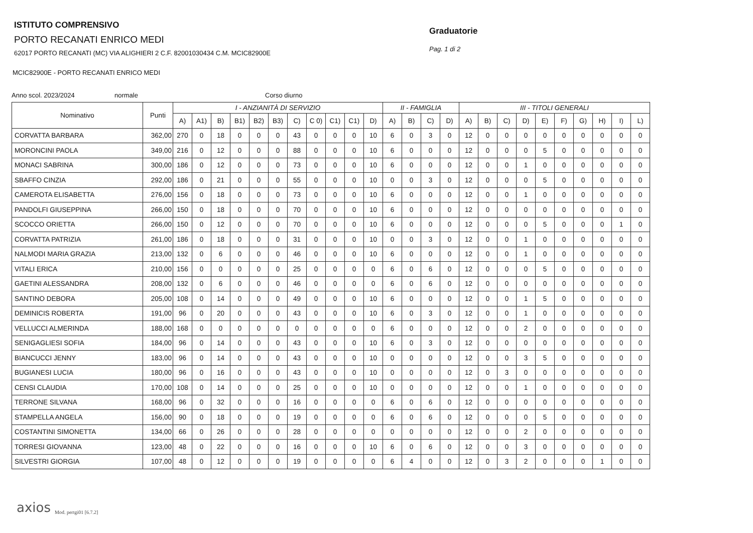ISTITUTO COMPRENSIVO
PORTO RECANATI ENRICO MEDI
62017 PORTO RECANATI (MC) VIA ALIGHIERI 2 C.F. 82001030434 C.M. MCIC82900E
MCIC82900E - PORTO RECANATI ENRICO MEDI
Graduatorie
Pag. 1 di 2
Anno scol. 2023/2024 normale Corso diurno
| Nominativo | Punti | I - ANZIANITÀ DI SERVIZIO | | | | | | | | | | | II - FAMIGLIA | | | | III - TITOLI GENERALI | | | | | | | | | |
| --- | --- | --- | --- | --- | --- | --- | --- | --- | --- | --- | --- | --- | --- | --- | --- | --- | --- | --- | --- | --- | --- | --- | --- | --- | --- | --- |
| | | A) | A1) | B) | B1) | B2) | B3) | C) | C 0) | C1) | C1) | D) | A) | B) | C) | D) | A) | B) | C) | D) | E) | F) | G) | H) | I) | L) |
| CORVATTA BARBARA | 362,00 | 270 | 0 | 18 | 0 | 0 | 0 | 43 | 0 | 0 | 0 | 10 | 6 | 0 | 3 | 0 | 12 | 0 | 0 | 0 | 0 | 0 | 0 | 0 | 0 | 0 |
| MORONCINI PAOLA | 349,00 | 216 | 0 | 12 | 0 | 0 | 0 | 88 | 0 | 0 | 0 | 10 | 6 | 0 | 0 | 0 | 12 | 0 | 0 | 0 | 5 | 0 | 0 | 0 | 0 | 0 |
| MONACI SABRINA | 300,00 | 186 | 0 | 12 | 0 | 0 | 0 | 73 | 0 | 0 | 0 | 10 | 6 | 0 | 0 | 0 | 12 | 0 | 0 | 1 | 0 | 0 | 0 | 0 | 0 | 0 |
| SBAFFO CINZIA | 292,00 | 186 | 0 | 21 | 0 | 0 | 0 | 55 | 0 | 0 | 0 | 10 | 0 | 0 | 3 | 0 | 12 | 0 | 0 | 0 | 5 | 0 | 0 | 0 | 0 | 0 |
| CAMEROTA ELISABETTA | 276,00 | 156 | 0 | 18 | 0 | 0 | 0 | 73 | 0 | 0 | 0 | 10 | 6 | 0 | 0 | 0 | 12 | 0 | 0 | 1 | 0 | 0 | 0 | 0 | 0 | 0 |
| PANDOLFI GIUSEPPINA | 266,00 | 150 | 0 | 18 | 0 | 0 | 0 | 70 | 0 | 0 | 0 | 10 | 6 | 0 | 0 | 0 | 12 | 0 | 0 | 0 | 0 | 0 | 0 | 0 | 0 | 0 |
| SCOCCO ORIETTA | 266,00 | 150 | 0 | 12 | 0 | 0 | 0 | 70 | 0 | 0 | 0 | 10 | 6 | 0 | 0 | 0 | 12 | 0 | 0 | 0 | 5 | 0 | 0 | 0 | 1 | 0 |
| CORVATTA PATRIZIA | 261,00 | 186 | 0 | 18 | 0 | 0 | 0 | 31 | 0 | 0 | 0 | 10 | 0 | 0 | 3 | 0 | 12 | 0 | 0 | 1 | 0 | 0 | 0 | 0 | 0 | 0 |
| NALMODI MARIA GRAZIA | 213,00 | 132 | 0 | 6 | 0 | 0 | 0 | 46 | 0 | 0 | 0 | 10 | 6 | 0 | 0 | 0 | 12 | 0 | 0 | 1 | 0 | 0 | 0 | 0 | 0 | 0 |
| VITALI ERICA | 210,00 | 156 | 0 | 0 | 0 | 0 | 0 | 25 | 0 | 0 | 0 | 0 | 6 | 0 | 6 | 0 | 12 | 0 | 0 | 0 | 5 | 0 | 0 | 0 | 0 | 0 |
| GAETINI ALESSANDRA | 208,00 | 132 | 0 | 6 | 0 | 0 | 0 | 46 | 0 | 0 | 0 | 0 | 6 | 0 | 6 | 0 | 12 | 0 | 0 | 0 | 0 | 0 | 0 | 0 | 0 | 0 |
| SANTINO DEBORA | 205,00 | 108 | 0 | 14 | 0 | 0 | 0 | 49 | 0 | 0 | 0 | 10 | 6 | 0 | 0 | 0 | 12 | 0 | 0 | 1 | 5 | 0 | 0 | 0 | 0 | 0 |
| DEMINICIS ROBERTA | 191,00 | 96 | 0 | 20 | 0 | 0 | 0 | 43 | 0 | 0 | 0 | 10 | 6 | 0 | 3 | 0 | 12 | 0 | 0 | 1 | 0 | 0 | 0 | 0 | 0 | 0 |
| VELLUCCI ALMERINDA | 188,00 | 168 | 0 | 0 | 0 | 0 | 0 | 0 | 0 | 0 | 0 | 0 | 6 | 0 | 0 | 0 | 12 | 0 | 0 | 2 | 0 | 0 | 0 | 0 | 0 | 0 |
| SENIGAGLIESI SOFIA | 184,00 | 96 | 0 | 14 | 0 | 0 | 0 | 43 | 0 | 0 | 0 | 10 | 6 | 0 | 3 | 0 | 12 | 0 | 0 | 0 | 0 | 0 | 0 | 0 | 0 | 0 |
| BIANCUCCI JENNY | 183,00 | 96 | 0 | 14 | 0 | 0 | 0 | 43 | 0 | 0 | 0 | 10 | 0 | 0 | 0 | 0 | 12 | 0 | 0 | 3 | 5 | 0 | 0 | 0 | 0 | 0 |
| BUGIANESI LUCIA | 180,00 | 96 | 0 | 16 | 0 | 0 | 0 | 43 | 0 | 0 | 0 | 10 | 0 | 0 | 0 | 0 | 12 | 0 | 3 | 0 | 0 | 0 | 0 | 0 | 0 | 0 |
| CENSI CLAUDIA | 170,00 | 108 | 0 | 14 | 0 | 0 | 0 | 25 | 0 | 0 | 0 | 10 | 0 | 0 | 0 | 0 | 12 | 0 | 0 | 1 | 0 | 0 | 0 | 0 | 0 | 0 |
| TERRONE SILVANA | 168,00 | 96 | 0 | 32 | 0 | 0 | 0 | 16 | 0 | 0 | 0 | 0 | 6 | 0 | 6 | 0 | 12 | 0 | 0 | 0 | 0 | 0 | 0 | 0 | 0 | 0 |
| STAMPELLA ANGELA | 156,00 | 90 | 0 | 18 | 0 | 0 | 0 | 19 | 0 | 0 | 0 | 0 | 6 | 0 | 6 | 0 | 12 | 0 | 0 | 0 | 5 | 0 | 0 | 0 | 0 | 0 |
| COSTANTINI SIMONETTA | 134,00 | 66 | 0 | 26 | 0 | 0 | 0 | 28 | 0 | 0 | 0 | 0 | 0 | 0 | 0 | 0 | 12 | 0 | 0 | 2 | 0 | 0 | 0 | 0 | 0 | 0 |
| TORRESI GIOVANNA | 123,00 | 48 | 0 | 22 | 0 | 0 | 0 | 16 | 0 | 0 | 0 | 10 | 6 | 0 | 6 | 0 | 12 | 0 | 0 | 3 | 0 | 0 | 0 | 0 | 0 | 0 |
| SILVESTRI GIORGIA | 107,00 | 48 | 0 | 12 | 0 | 0 | 0 | 19 | 0 | 0 | 0 | 0 | 6 | 4 | 0 | 0 | 12 | 0 | 3 | 2 | 0 | 0 | 0 | 1 | 0 | 0 |
axios Mod. pertgi01 [6.7.2]